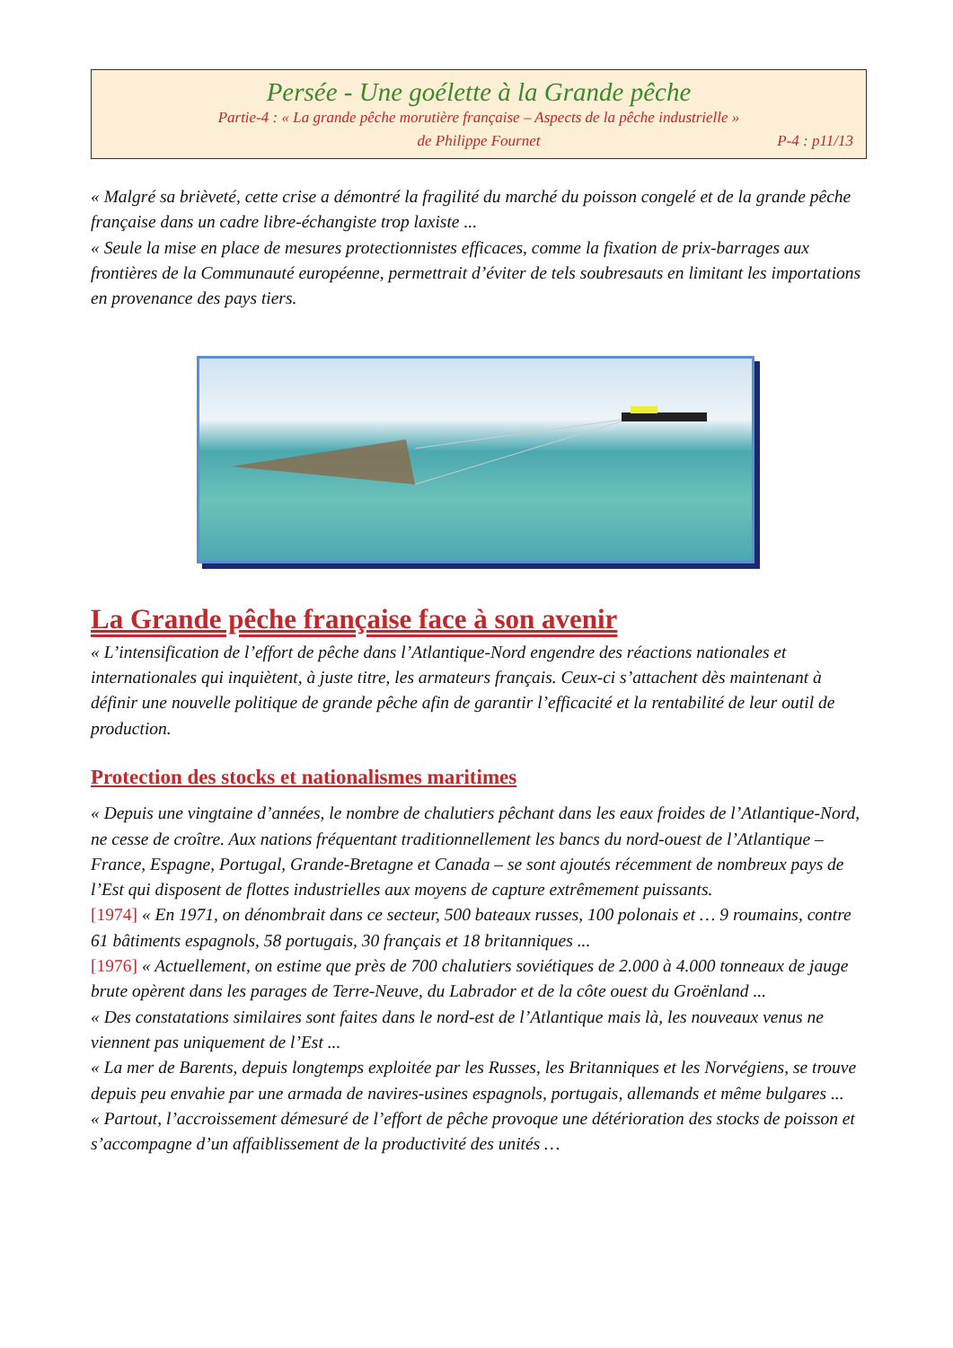Persée - Une goélette à la Grande pêche
Partie-4 : « La grande pêche morutière française – Aspects de la pêche industrielle »
de Philippe Fournet P-4 : p11/13
« Malgré sa brièveté, cette crise a démontré la fragilité du marché du poisson congelé et de la grande pêche française dans un cadre libre-échangiste trop laxiste ...
« Seule la mise en place de mesures protectionnistes efficaces, comme la fixation de prix-barrages aux frontières de la Communauté européenne, permettrait d’éviter de tels soubresauts en limitant les importations en provenance des pays tiers.
La Grande pêche française face à son avenir
« L’intensification de l’effort de pêche dans l’Atlantique-Nord engendre des réactions nationales et internationales qui inquiètent, à juste titre, les armateurs français. Ceux-ci s’attachent dès maintenant à définir une nouvelle politique de grande pêche afin de garantir l’efficacité et la rentabilité de leur outil de production.
Protection des stocks et nationalismes maritimes
« Depuis une vingtaine d’années, le nombre de chalutiers pêchant dans les eaux froides de l’Atlantique-Nord, ne cesse de croître. Aux nations fréquentant traditionnellement les bancs du nord-ouest de l’Atlantique – France, Espagne, Portugal, Grande-Bretagne et Canada – se sont ajoutés récemment de nombreux pays de l’Est qui disposent de flottes industrielles aux moyens de capture extrêmement puissants.
[1974] « En 1971, on dénombrait dans ce secteur, 500 bateaux russes, 100 polonais et … 9 roumains, contre 61 bâtiments espagnols, 58 portugais, 30 français et 18 britanniques ...
[1976] « Actuellement, on estime que près de 700 chalutiers soviétiques de 2.000 à 4.000 tonneaux de jauge brute opèrent dans les parages de Terre-Neuve, du Labrador et de la côte ouest du Groënland ...
« Des constatations similaires sont faites dans le nord-est de l’Atlantique mais là, les nouveaux venus ne viennent pas uniquement de l’Est ...
« La mer de Barents, depuis longtemps exploitée par les Russes, les Britanniques et les Norvégiens, se trouve depuis peu envahie par une armada de navires-usines espagnols, portugais, allemands et même bulgares ...
« Partout, l’accroissement démesuré de l’effort de pêche provoque une détérioration des stocks de poisson et s’accompagne d’un affaiblissement de la productivité des unités …